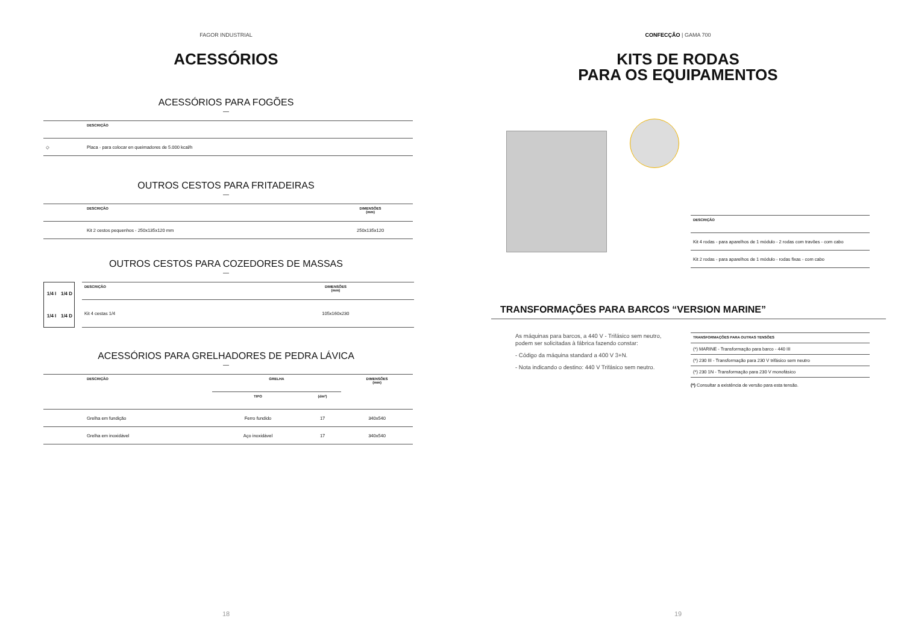FAGOR INDUSTRIAL
ACESSÓRIOS
ACESSÓRIOS PARA FOGÕES
—
| | DESCRIÇÃO |
| --- | --- |
| ◇ | Placa - para colocar en queimadores de 5.000 kcal/h |
OUTROS CESTOS PARA FRITADEIRAS
—
| | DESCRIÇÃO | DIMENSÕES (mm) |
| --- | --- | --- |
| | Kit 2 cestos pequenhos - 250x135x120 mm | 250x135x120 |
OUTROS CESTOS PARA COZEDORES DE MASSAS
—
1/4 I 1/4 D 1/4 I 1/4 D
| DESCRIÇÃO | DIMENSÕES (mm) |
| --- | --- |
| Kit 4 cestas 1/4 | 105x160x230 |
ACESSÓRIOS PARA GRELHADORES DE PEDRA LÁVICA
—
| | DESCRIÇÃO | GRELHA | | DIMENSÕES (mm) |
| --- | --- | --- | --- | --- |
| | | TIPO | (dm²) | |
| | Grelha em fundição | Ferro fundido | 17 | 340x540 |
| | Grelha em inoxidável | Aço inoxidável | 17 | 340x540 |
18
CONFECÇÃO | GAMA 700
KITS DE RODAS
PARA OS EQUIPAMENTOS
| DESCRIÇÃO |
| --- |
| Kit 4 rodas - para aparelhos de 1 módulo - 2 rodas com travões - com cabo |
| Kit 2 rodas - para aparelhos de 1 módulo - rodas fixas - com cabo |
TRANSFORMAÇÕES PARA BARCOS “VERSION MARINE”
As máquinas para barcos, a 440 V - Trifásico sem neutro, podem ser solicitadas à fábrica fazendo constar:
- Código da máquina standard a 400 V 3+N.
- Nota indicando o destino: 440 V Trifásico sem neutro.
| TRANSFORMAÇÕES PARA OUTRAS TENSÕES |
| --- |
| (*) MARINE - Transformação para barco - 440 III |
| (*) 230 III - Transformação para 230 V trifásico sem neutro |
| (*) 230 1N - Transformação para 230 V monofásico |
(*) Consultar a existência de versão para esta tensão.
19